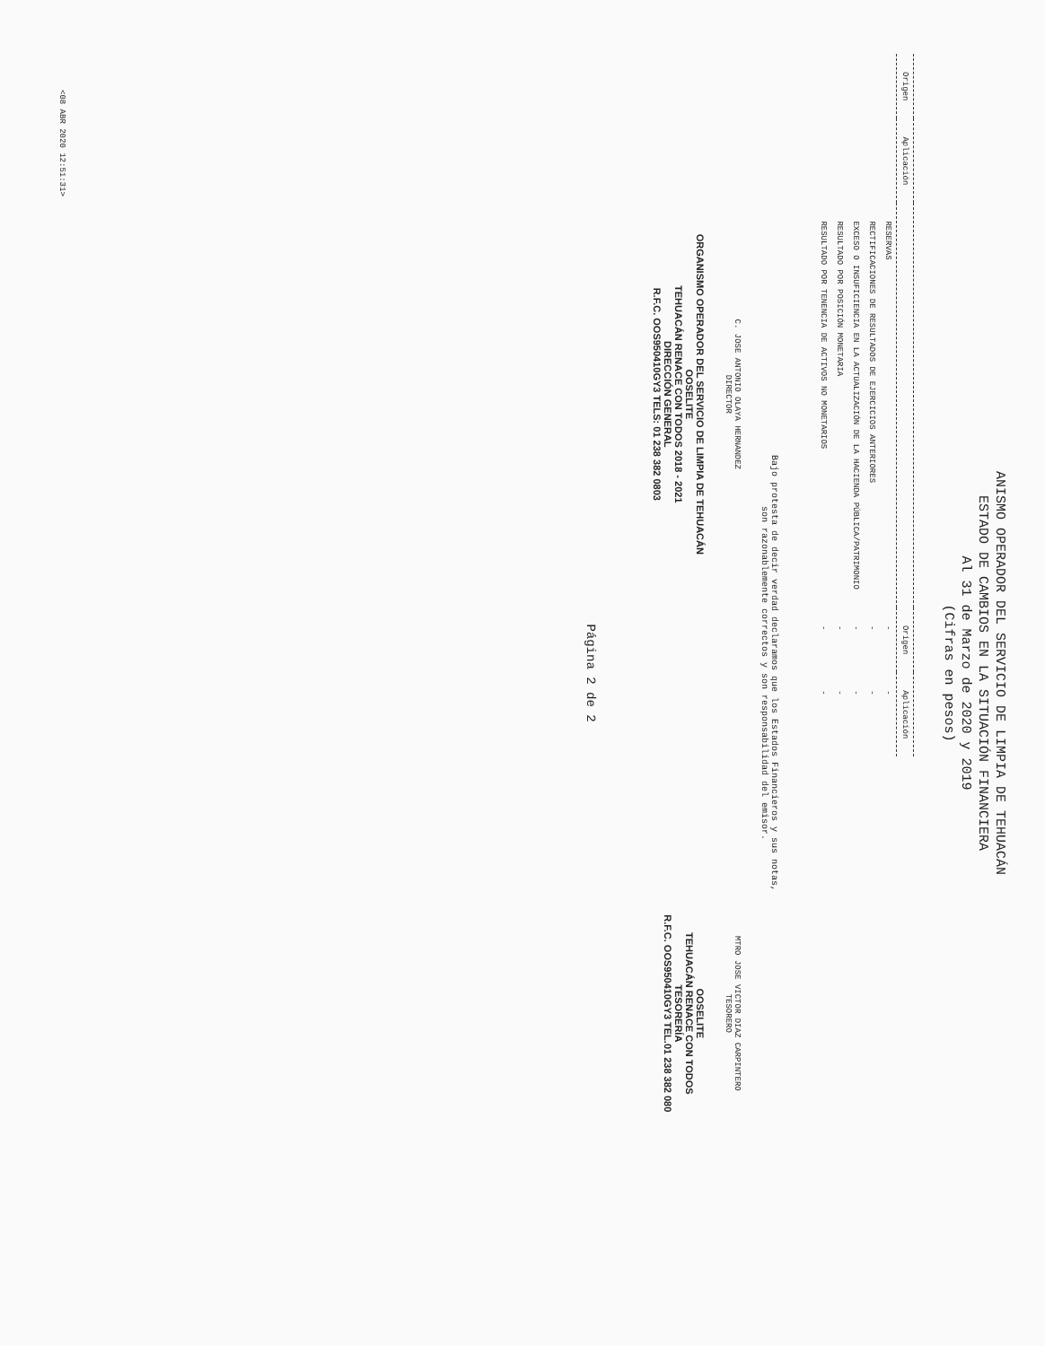ANISMO OPERADOR DEL SERVICIO DE LIMPIA DE TEHUACÁN
ESTADO DE CAMBIOS EN LA SITUACIÓN FINANCIERA
Al 31 de Marzo de 2020 y 2019
(Cifras en pesos)
| Origen | Aplicación | | Origen | Aplicación |
| --- | --- | --- | --- | --- |
| | | RESERVAS | - | - |
| | | RECTIFICACIONES DE RESULTADOS DE EJERCICIOS ANTERIORES | - | - |
| | | EXCESO O INSUFICIENCIA EN LA ACTUALIZACIÓN DE LA HACIENDA PÚBLICA/PATRIMONIO | - | - |
| | | RESULTADO POR POSICIÓN MONETARIA | - | - |
| | | RESULTADO POR TENENCIA DE ACTIVOS NO MONETARIOS | - | - |
Bajo protesta de decir verdad declaramos que los Estados Financieros y sus notas,
son razonablemente correctos y son responsabilidad del emisor.
C. JOSE ANTONIO OLAYA HERNANDEZ
DIRECTOR
ORGANISMO OPERADOR DEL SERVICIO DE LIMPIA DE TEHUACÁN
OOSELITE
TEHUACÁN RENACE CON TODOS 2018 - 2021
DIRECCIÓN GENERAL
R.F.C. OOS950410GY3 TELS: 01 238 382 0803
MTRO JOSE VICTOR DIAZ CARPINTERO
TESORERO
OOSELITE
TEHUACÁN RENACE CON TODOS
TESORERÍA
R.F.C. OOS950410GY3 TEL.01 238 382 080
Página 2 de 2
<08 ABR 2020 12:51:31>